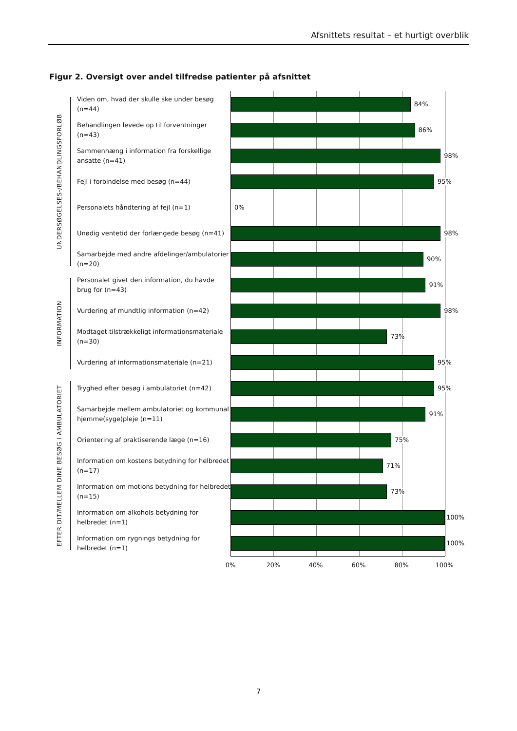Afsnittets resultat – et hurtigt overblik
Figur 2. Oversigt over andel tilfredse patienter på afsnittet
UNDERSØGELSES-/BEHANDLINGSFORLØB
Viden om, hvad der skulle ske under besøg (n=44)
84%
Behandlingen levede op til forventninger (n=43)
86%
Sammenhæng i information fra forskellige ansatte (n=41)
98%
Fejl i forbindelse med besøg (n=44)
95%
Personalets håndtering af fejl (n=1)
0%
Unødig ventetid der forlængede besøg (n=41)
98%
Samarbejde med andre afdelinger/ambulatorier (n=20)
90%
INFORMATION
Personalet givet den information, du havde brug for (n=43)
91%
Vurdering af mundtlig information (n=42)
98%
Modtaget tilstrækkeligt informationsmateriale (n=30)
73%
Vurdering af informationsmateriale (n=21)
95%
EFTER DIT/MELLEM DINE BESØG I AMBULATORIET
Tryghed efter besøg i ambulatoriet (n=42)
95%
Samarbejde mellem ambulatoriet og kommunal hjemme(syge)pleje (n=11)
91%
Orientering af praktiserende læge (n=16)
75%
Information om kostens betydning for helbredet (n=17)
71%
Information om motions betydning for helbredet (n=15)
73%
Information om alkohols betydning for helbredet (n=1)
100%
Information om rygnings betydning for helbredet (n=1)
100%
0% 20% 40% 60% 80% 100%
7